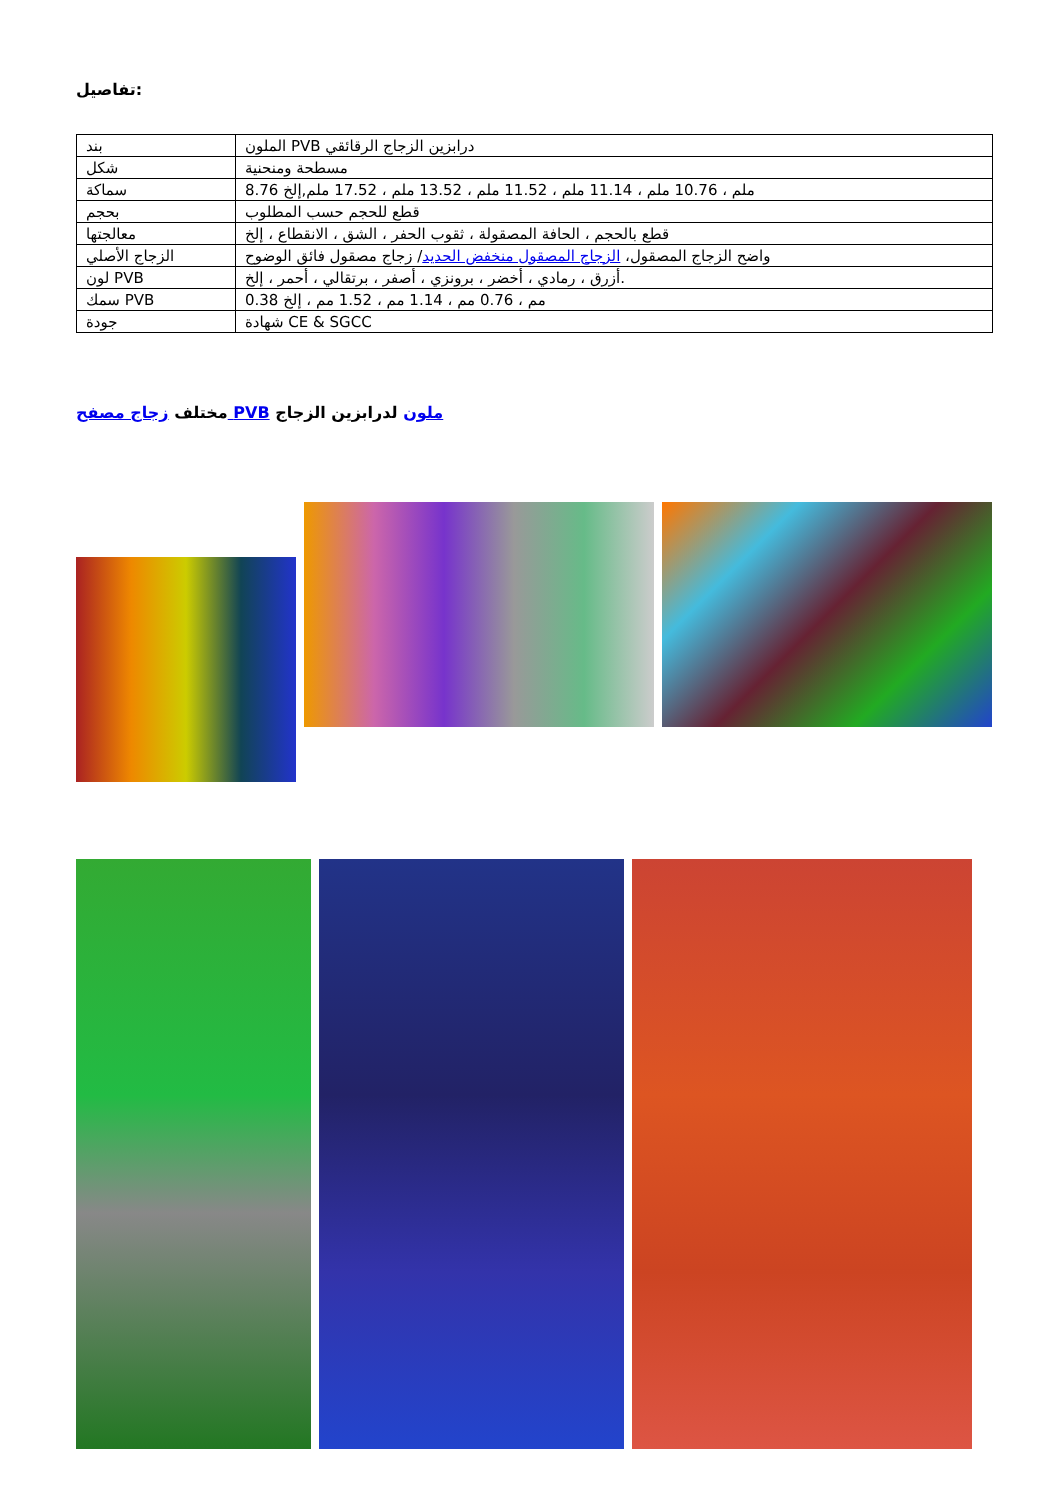تفاصيل:
| بند | الملون PVB درابزين الزجاج الرقائقي |
| شكل | مسطحة ومنحنية |
| سماكة | 8.76 ملم ، 10.76 ملم ، 11.14 ملم ، 11.52 ملم ، 13.52 ملم ، 17.52 ملم,إلخ |
| بحجم | قطع للحجم حسب المطلوب |
| معالجتها | قطع بالحجم ، الحافة المصقولة ، ثقوب الحفر ، الشق ، الانقطاع ، إلخ |
| الزجاج الأصلي | واضح الزجاج المصقول، الزجاج المصقول منخفض الحديد / زجاج مصقول فائق الوضوح |
| لون PVB | أزرق ، رمادي ، أخضر ، برونزي ، أصفر ، برتقالي ، أحمر ، إلخ. |
| سمك PVB | 0.38 مم ، 0.76 مم ، 1.14 مم ، 1.52 مم ، إلخ |
| جودة | شهادة CE & SGCC |
ملون لدرابزين الزجاج PVB مختلف زجاج مصفح